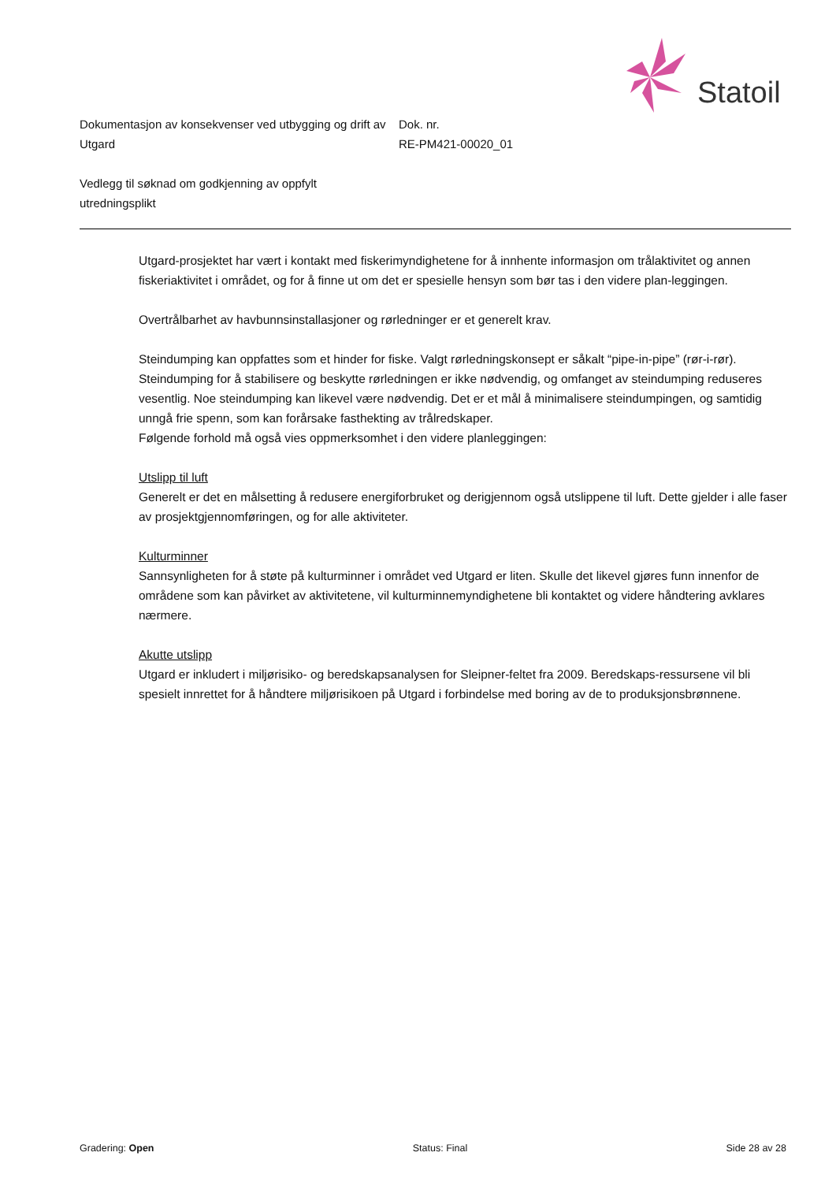Statoil
Dokumentasjon av konsekvenser ved utbygging og drift av Utgard
Dok. nr.
RE-PM421-00020_01
Vedlegg til søknad om godkjenning av oppfylt utredningsplikt
Utgard-prosjektet har vært i kontakt med fiskerimyndighetene for å innhente informasjon om trålaktivitet og annen fiskeriaktivitet i området, og for å finne ut om det er spesielle hensyn som bør tas i den videre plan-leggingen.
Overtrålbarhet av havbunnsinstallasjoner og rørledninger er et generelt krav.
Steindumping kan oppfattes som et hinder for fiske. Valgt rørledningskonsept er såkalt “pipe-in-pipe” (rør-i-rør). Steindumping for å stabilisere og beskytte rørledningen er ikke nødvendig, og omfanget av steindumping reduseres vesentlig. Noe steindumping kan likevel være nødvendig. Det er et mål å minimalisere steindumpingen, og samtidig unngå frie spenn, som kan forårsake fasthekting av trålredskaper.
Følgende forhold må også vies oppmerksomhet i den videre planleggingen:
Utslipp til luft
Generelt er det en målsetting å redusere energiforbruket og derigjennom også utslippene til luft. Dette gjelder i alle faser av prosjektgjennomføringen, og for alle aktiviteter.
Kulturminner
Sannsynligheten for å støte på kulturminner i området ved Utgard er liten. Skulle det likevel gjøres funn innenfor de områdene som kan påvirket av aktivitetene, vil kulturminnemyndighetene bli kontaktet og videre håndtering avklares nærmere.
Akutte utslipp
Utgard er inkludert i miljørisiko- og beredskapsanalysen for Sleipner-feltet fra 2009. Beredskaps-ressursene vil bli spesielt innrettet for å håndtere miljørisikoen på Utgard i forbindelse med boring av de to produksjonsbrønnene.
Gradering: Open Status: Final Side 28 av 28